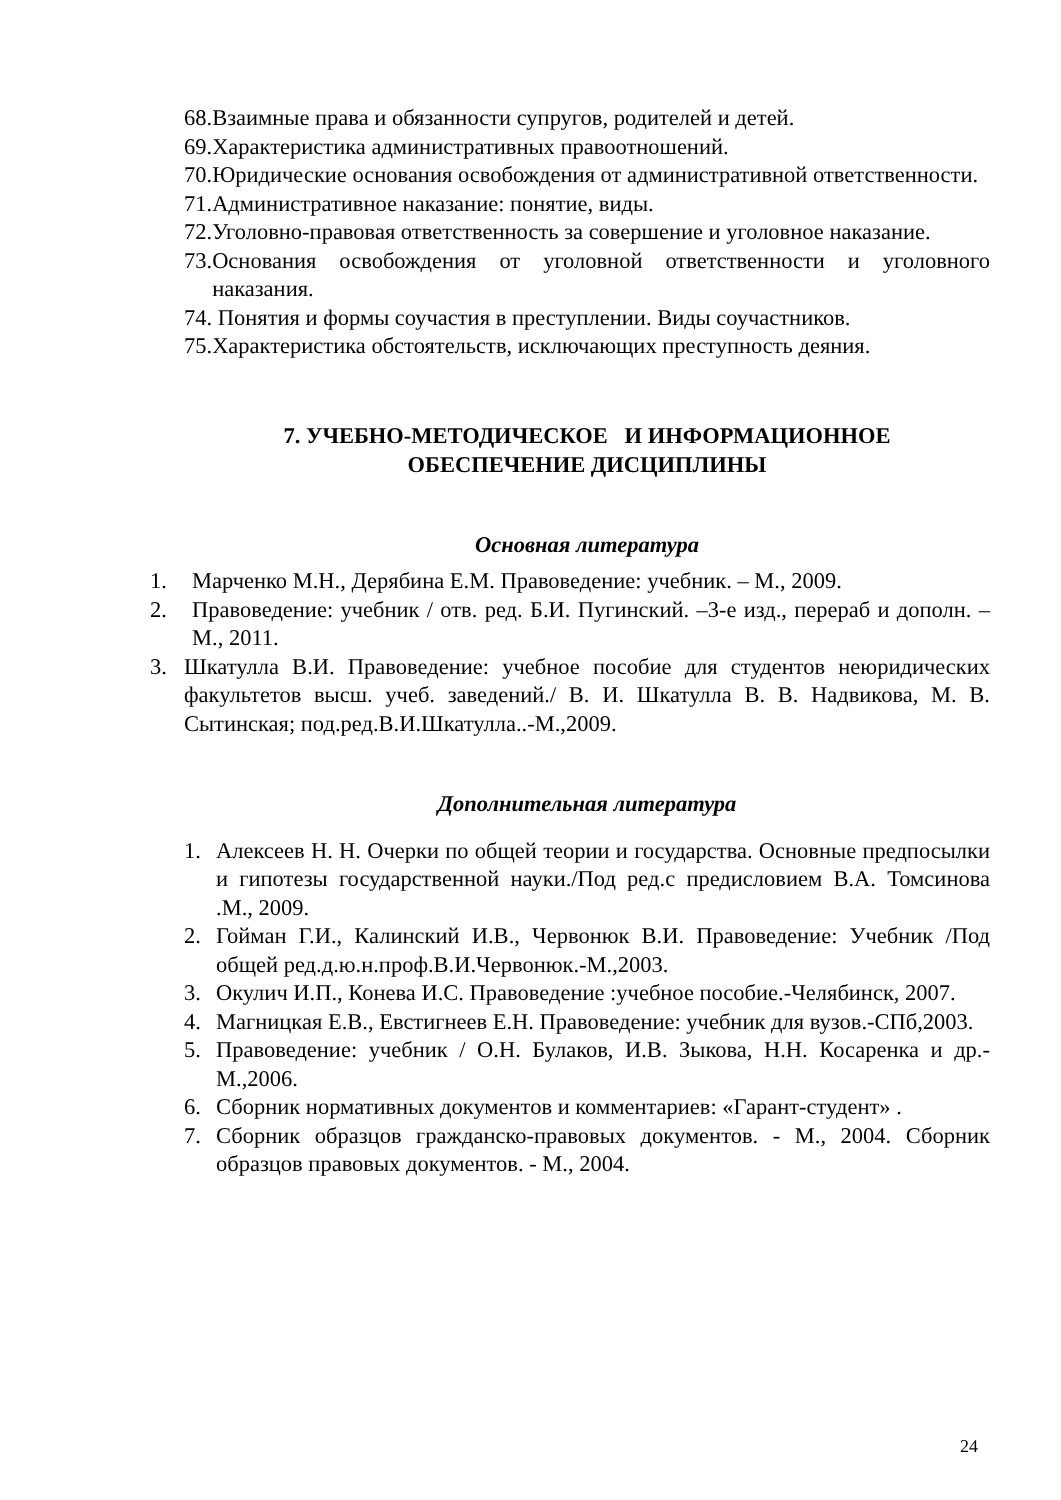68. Взаимные права и обязанности супругов, родителей и детей.
69. Характеристика административных правоотношений.
70. Юридические основания освобождения от административной ответственности.
71. Административное наказание: понятие, виды.
72. Уголовно-правовая ответственность за совершение и уголовное наказание.
73. Основания освобождения от уголовной ответственности и уголовного наказания.
74. Понятия и формы соучастия в преступлении. Виды соучастников.
75. Характеристика обстоятельств, исключающих преступность деяния.
7. УЧЕБНО-МЕТОДИЧЕСКОЕ И ИНФОРМАЦИОННОЕ
ОБЕСПЕЧЕНИЕ ДИСЦИПЛИНЫ
Основная литература
1. Марченко М.Н., Дерябина Е.М. Правоведение: учебник. – М., 2009.
2. Правоведение: учебник / отв. ред. Б.И. Пугинский. –3-е изд., перераб и дополн. – М., 2011.
3. Шкатулла В.И. Правоведение: учебное пособие для студентов неюридических факультетов высш. учеб. заведений./ В. И. Шкатулла В. В. Надвикова, М. В. Сытинская; под.ред.В.И.Шкатулла..-М.,2009.
Дополнительная литература
1. Алексеев Н. Н. Очерки по общей теории и государства. Основные предпосылки и гипотезы государственной науки./Под ред.с предисловием В.А. Томсинова .М., 2009.
2. Гойман Г.И., Калинский И.В., Червонюк В.И. Правоведение: Учебник /Под общей ред.д.ю.н.проф.В.И.Червонюк.-М.,2003.
3. Окулич И.П., Конева И.С. Правоведение :учебное пособие.-Челябинск, 2007.
4. Магницкая Е.В., Евстигнеев Е.Н. Правоведение: учебник для вузов.-СПб,2003.
5. Правоведение: учебник / О.Н. Булаков, И.В. Зыкова, Н.Н. Косаренка и др.-М.,2006.
6. Сборник нормативных документов и комментариев: «Гарант-студент» .
7. Сборник образцов гражданско-правовых документов. - М., 2004. Сборник образцов правовых документов. - М., 2004.
24